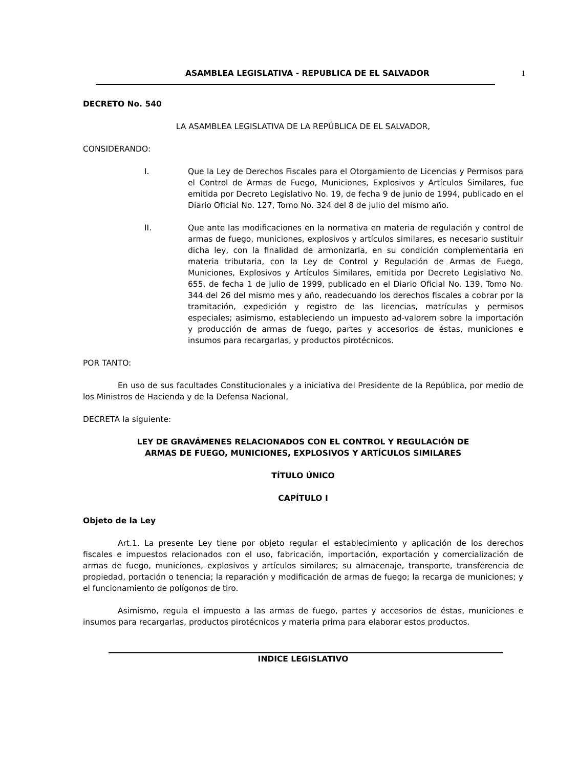ASAMBLEA LEGISLATIVA - REPUBLICA DE EL SALVADOR 1
DECRETO No. 540
LA ASAMBLEA LEGISLATIVA DE LA REPÚBLICA DE EL SALVADOR,
CONSIDERANDO:
I. Que la Ley de Derechos Fiscales para el Otorgamiento de Licencias y Permisos para el Control de Armas de Fuego, Municiones, Explosivos y Artículos Similares, fue emitida por Decreto Legislativo No. 19, de fecha 9 de junio de 1994, publicado en el Diario Oficial No. 127, Tomo No. 324 del 8 de julio del mismo año.
II. Que ante las modificaciones en la normativa en materia de regulación y control de armas de fuego, municiones, explosivos y artículos similares, es necesario sustituir dicha ley, con la finalidad de armonizarla, en su condición complementaria en materia tributaria, con la Ley de Control y Regulación de Armas de Fuego, Municiones, Explosivos y Artículos Similares, emitida por Decreto Legislativo No. 655, de fecha 1 de julio de 1999, publicado en el Diario Oficial No. 139, Tomo No. 344 del 26 del mismo mes y año, readecuando los derechos fiscales a cobrar por la tramitación, expedición y registro de las licencias, matrículas y permisos especiales; asimismo, estableciendo un impuesto ad-valorem sobre la importación y producción de armas de fuego, partes y accesorios de éstas, municiones e insumos para recargarlas, y productos pirotécnicos.
POR TANTO:
En uso de sus facultades Constitucionales y a iniciativa del Presidente de la República, por medio de los Ministros de Hacienda y de la Defensa Nacional,
DECRETA la siguiente:
LEY DE GRAVÁMENES RELACIONADOS CON EL CONTROL Y REGULACIÓN DE
ARMAS DE FUEGO, MUNICIONES, EXPLOSIVOS Y ARTÍCULOS SIMILARES
TÍTULO ÚNICO
CAPÍTULO I
Objeto de la Ley
Art.1. La presente Ley tiene por objeto regular el establecimiento y aplicación de los derechos fiscales e impuestos relacionados con el uso, fabricación, importación, exportación y comercialización de armas de fuego, municiones, explosivos y artículos similares; su almacenaje, transporte, transferencia de propiedad, portación o tenencia; la reparación y modificación de armas de fuego; la recarga de municiones; y el funcionamiento de polígonos de tiro.
Asimismo, regula el impuesto a las armas de fuego, partes y accesorios de éstas, municiones e insumos para recargarlas, productos pirotécnicos y materia prima para elaborar estos productos.
INDICE LEGISLATIVO